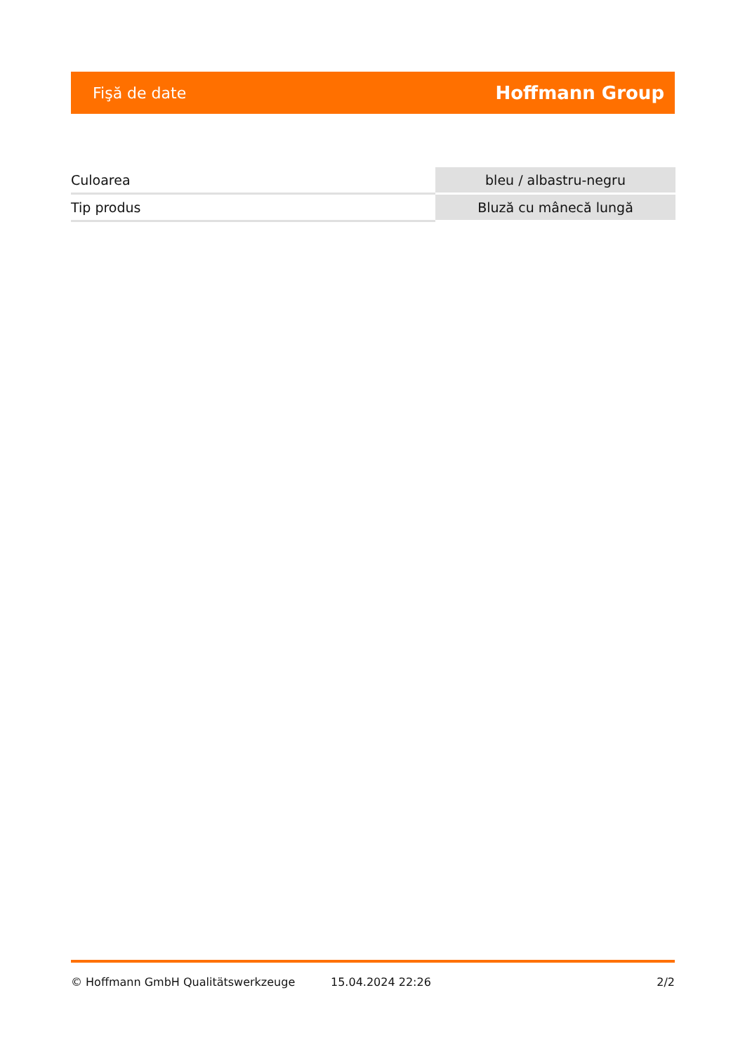Fişă de date
Hoffmann Group
| Culoarea | bleu / albastru-negru |
| Tip produs | Bluză cu mânecă lungă |
© Hoffmann GmbH Qualitätswerkzeuge 15.04.2024 22:26 2/2